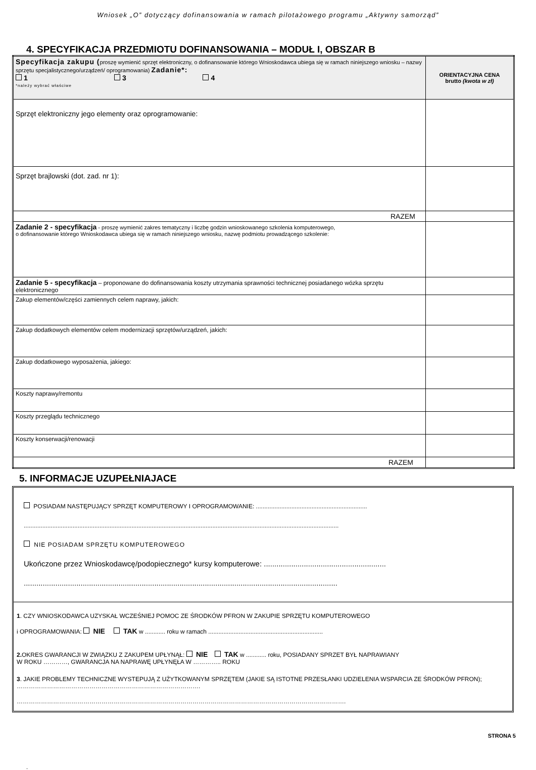Wniosek „O” dotyczący dofinansowania w ramach pilotażowego programu „Aktywny samorząd”
4. SPECYFIKACJA PRZEDMIOTU DOFINANSOWANIA – MODUŁ I, OBSZAR B
| Specyfikacja zakupu ( proszę wymienić sprzęt elektroniczny, o dofinansowanie którego Wnioskodawca ubiega się w ramach niniejszego wniosku – nazwy sprzętu specjalistycznego/urządzeń/ oprogramowania) Zadanie*: 1 3 4 *należy wybrać właściwe | ORIENTACYJNA CENA brutto (kwota w zł) |
| Sprzęt elektroniczny jego elementy oraz oprogramowanie: | |
| Sprzęt brajlowski (dot. zad. nr 1): | |
| RAZEM | |
| Zadanie 2 - specyfikacja - proszę wymienić zakres tematyczny i liczbę godzin wnioskowanego szkolenia komputerowego, o dofinansowanie którego Wnioskodawca ubiega się w ramach niniejszego wniosku, nazwę podmiotu prowadzącego szkolenie: | |
| Zadanie 5 - specyfikacja – proponowane do dofinansowania koszty utrzymania sprawności technicznej posiadanego wózka sprzętu elektronicznego | |
| Zakup elementów/części zamiennych celem naprawy, jakich: | |
| Zakup dodatkowych elementów celem modernizacji sprzętów/urządzeń, jakich: | |
| Zakup dodatkowego wyposażenia, jakiego: | |
| Koszty naprawy/remontu | |
| Koszty przeglądu technicznego | |
| Koszty konserwacji/renowacji | |
| RAZEM | |
5. INFORMACJE UZUPEŁNIAJACE
POSIADAM NASTĘPUJĄCY SPRZĘT KOMPUTEROWY I OPROGRAMOWANIE: ..................................................................
...........................................................................................................................................................................................
NIE POSIADAM SPRZĘTU KOMPUTEROWEGO
Ukończone przez Wnioskodawcę/podopiecznego* kursy komputerowe: ..........................................................
.....................................................................................................................................................
1. CZY WNIOSKODAWCA UZYSKAŁ WCZEŚNIEJ POMOC ZE ŚRODKÓW PFRON W ZAKUPIE SPRZĘTU KOMPUTEROWEGO
i OPROGRAMOWANIA: NIE TAK w ............ roku w ramach ....................................................................
2. OKRES GWARANCJI W ZWIĄZKU Z ZAKUPEM UPŁYNĄŁ: NIE TAK w ............ roku, POSIADANY SPRZET BYŁ NAPRAWIANY
W ROKU …………, GWARANCJA NA NAPRAWĘ UPŁYNĘŁA W ………….. ROKU
3. JAKIE PROBLEMY TECHNICZNE WYSTEPUJĄ Z UŻYTKOWANYM SPRZĘTEM (JAKIE SĄ ISTOTNE PRZESŁANKI UDZIELENIA WSPARCIA ZE ŚRODKÓW PFRON); ……………………………………………………………………………….
……………………………………………………………………………………………………………………………………………….
STRONA 5
.